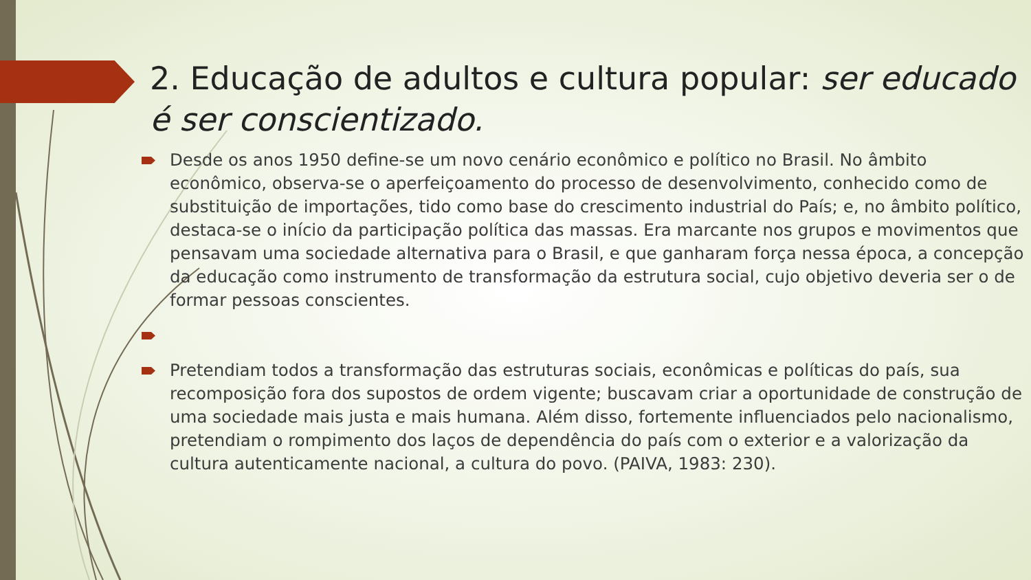2. Educação de adultos e cultura popular: ser educado é ser conscientizado.
Desde os anos 1950 define-se um novo cenário econômico e político no Brasil. No âmbito econômico, observa-se o aperfeiçoamento do processo de desenvolvimento, conhecido como de substituição de importações, tido como base do crescimento industrial do País; e, no âmbito político, destaca-se o início da participação política das massas. Era marcante nos grupos e movimentos que pensavam uma sociedade alternativa para o Brasil, e que ganharam força nessa época, a concepção da educação como instrumento de transformação da estrutura social, cujo objetivo deveria ser o de formar pessoas conscientes.
Pretendiam todos a transformação das estruturas sociais, econômicas e políticas do país, sua recomposição fora dos supostos de ordem vigente; buscavam criar a oportunidade de construção de uma sociedade mais justa e mais humana. Além disso, fortemente influenciados pelo nacionalismo, pretendiam o rompimento dos laços de dependência do país com o exterior e a valorização da cultura autenticamente nacional, a cultura do povo. (PAIVA, 1983: 230).